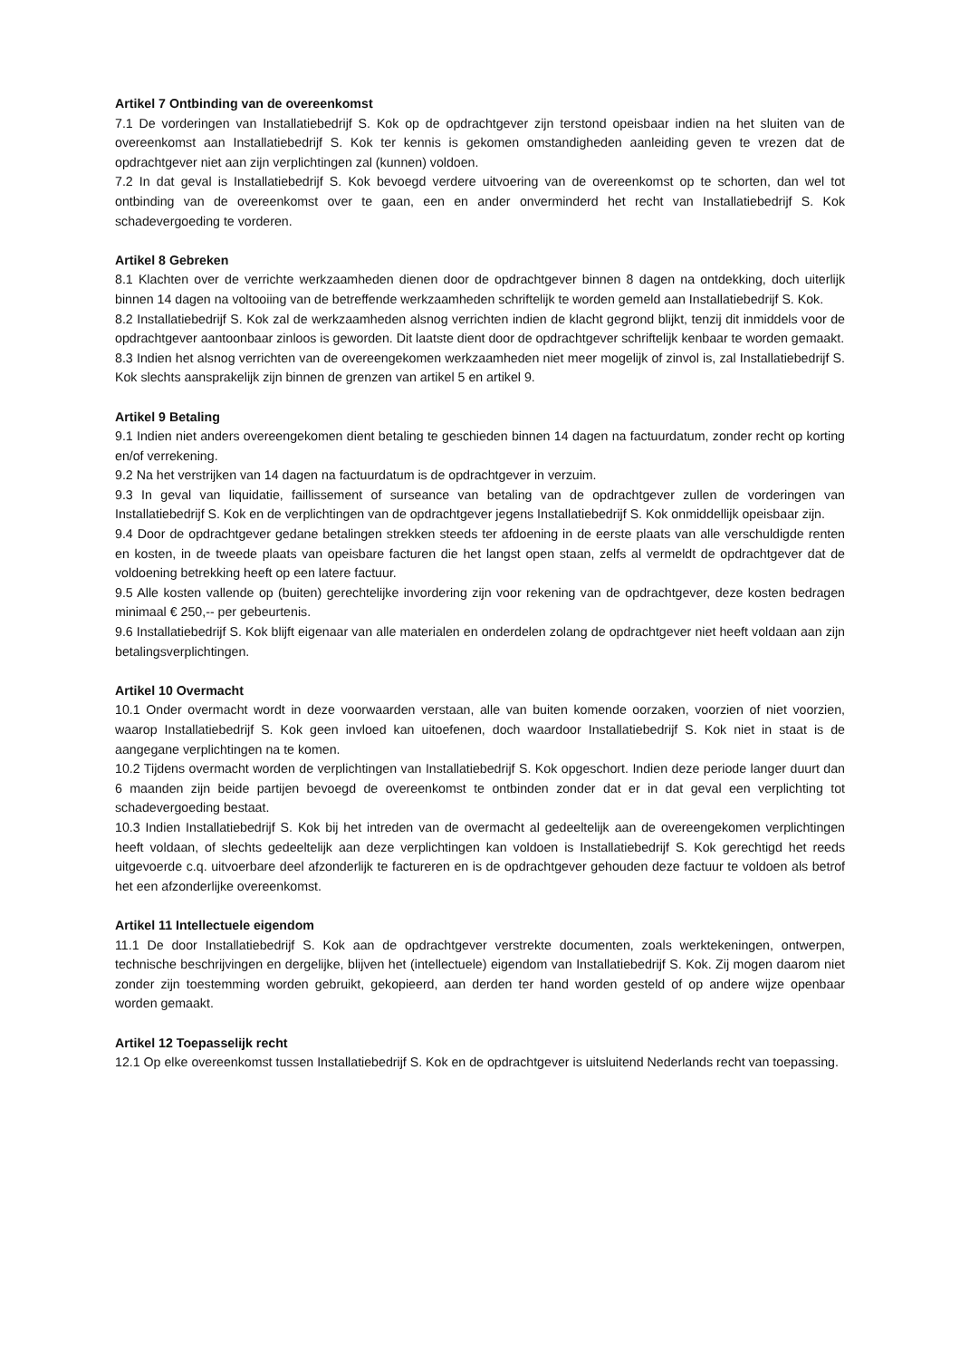Artikel 7 Ontbinding van de overeenkomst
7.1 De vorderingen van Installatiebedrijf S. Kok op de opdrachtgever zijn terstond opeisbaar indien na het sluiten van de overeenkomst aan Installatiebedrijf S. Kok ter kennis is gekomen omstandigheden aanleiding geven te vrezen dat de opdrachtgever niet aan zijn verplichtingen zal (kunnen) voldoen.
7.2 In dat geval is Installatiebedrijf S. Kok bevoegd verdere uitvoering van de overeenkomst op te schorten, dan wel tot ontbinding van de overeenkomst over te gaan, een en ander onverminderd het recht van Installatiebedrijf S. Kok schadevergoeding te vorderen.
Artikel 8 Gebreken
8.1 Klachten over de verrichte werkzaamheden dienen door de opdrachtgever binnen 8 dagen na ontdekking, doch uiterlijk binnen 14 dagen na voltooiing van de betreffende werkzaamheden schriftelijk te worden gemeld aan Installatiebedrijf S. Kok.
8.2 Installatiebedrijf S. Kok zal de werkzaamheden alsnog verrichten indien de klacht gegrond blijkt, tenzij dit inmiddels voor de opdrachtgever aantoonbaar zinloos is geworden. Dit laatste dient door de opdrachtgever schriftelijk kenbaar te worden gemaakt.
8.3 Indien het alsnog verrichten van de overeengekomen werkzaamheden niet meer mogelijk of zinvol is, zal Installatiebedrijf S. Kok slechts aansprakelijk zijn binnen de grenzen van artikel 5 en artikel 9.
Artikel 9 Betaling
9.1 Indien niet anders overeengekomen dient betaling te geschieden binnen 14 dagen na factuurdatum, zonder recht op korting en/of verrekening.
9.2 Na het verstrijken van 14 dagen na factuurdatum is de opdrachtgever in verzuim.
9.3 In geval van liquidatie, faillissement of surseance van betaling van de opdrachtgever zullen de vorderingen van Installatiebedrijf S. Kok en de verplichtingen van de opdrachtgever jegens Installatiebedrijf S. Kok onmiddellijk opeisbaar zijn.
9.4 Door de opdrachtgever gedane betalingen strekken steeds ter afdoening in de eerste plaats van alle verschuldigde renten en kosten, in de tweede plaats van opeisbare facturen die het langst open staan, zelfs al vermeldt de opdrachtgever dat de voldoening betrekking heeft op een latere factuur.
9.5 Alle kosten vallende op (buiten) gerechtelijke invordering zijn voor rekening van de opdrachtgever, deze kosten bedragen minimaal € 250,-- per gebeurtenis.
9.6 Installatiebedrijf S. Kok blijft eigenaar van alle materialen en onderdelen zolang de opdrachtgever niet heeft voldaan aan zijn betalingsverplichtingen.
Artikel 10 Overmacht
10.1 Onder overmacht wordt in deze voorwaarden verstaan, alle van buiten komende oorzaken, voorzien of niet voorzien, waarop Installatiebedrijf S. Kok geen invloed kan uitoefenen, doch waardoor Installatiebedrijf S. Kok niet in staat is de aangegane verplichtingen na te komen.
10.2 Tijdens overmacht worden de verplichtingen van Installatiebedrijf S. Kok opgeschort. Indien deze periode langer duurt dan 6 maanden zijn beide partijen bevoegd de overeenkomst te ontbinden zonder dat er in dat geval een verplichting tot schadevergoeding bestaat.
10.3 Indien Installatiebedrijf S. Kok bij het intreden van de overmacht al gedeeltelijk aan de overeengekomen verplichtingen heeft voldaan, of slechts gedeeltelijk aan deze verplichtingen kan voldoen is Installatiebedrijf S. Kok gerechtigd het reeds uitgevoerde c.q. uitvoerbare deel afzonderlijk te factureren en is de opdrachtgever gehouden deze factuur te voldoen als betrof het een afzonderlijke overeenkomst.
Artikel 11 Intellectuele eigendom
11.1 De door Installatiebedrijf S. Kok aan de opdrachtgever verstrekte documenten, zoals werktekeningen, ontwerpen, technische beschrijvingen en dergelijke, blijven het (intellectuele) eigendom van Installatiebedrijf S. Kok. Zij mogen daarom niet zonder zijn toestemming worden gebruikt, gekopieerd, aan derden ter hand worden gesteld of op andere wijze openbaar worden gemaakt.
Artikel 12 Toepasselijk recht
12.1 Op elke overeenkomst tussen Installatiebedrijf S. Kok en de opdrachtgever is uitsluitend Nederlands recht van toepassing.